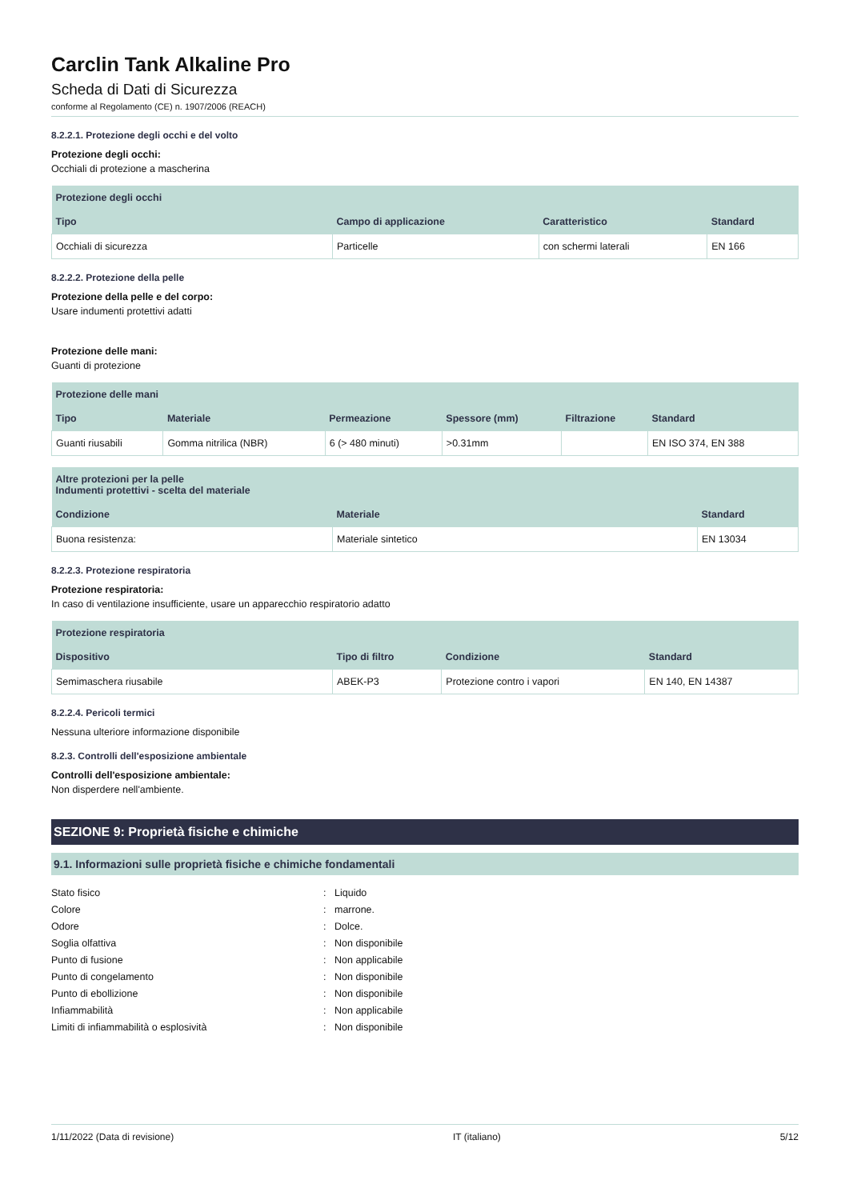Carclin Tank Alkaline Pro
Scheda di Dati di Sicurezza
conforme al Regolamento (CE) n. 1907/2006 (REACH)
8.2.2.1. Protezione degli occhi e del volto
Protezione degli occhi:
Occhiali di protezione a mascherina
| Protezione degli occhi | | | |
| --- | --- | --- | --- |
| Tipo | Campo di applicazione | Caratteristico | Standard |
| Occhiali di sicurezza | Particelle | con schermi laterali | EN 166 |
8.2.2.2. Protezione della pelle
Protezione della pelle e del corpo:
Usare indumenti protettivi adatti
Protezione delle mani:
Guanti di protezione
| Protezione delle mani | | | | | |
| --- | --- | --- | --- | --- | --- |
| Tipo | Materiale | Permeazione | Spessore (mm) | Filtrazione | Standard |
| Guanti riusabili | Gomma nitrilica (NBR) | 6 (> 480 minuti) | >0.31mm | | EN ISO 374, EN 388 |
| Altre protezioni per la pelle Indumenti protettivi - scelta del materiale | | |
| --- | --- | --- |
| Condizione | Materiale | Standard |
| Buona resistenza: | Materiale sintetico | EN 13034 |
8.2.2.3. Protezione respiratoria
Protezione respiratoria:
In caso di ventilazione insufficiente, usare un apparecchio respiratorio adatto
| Protezione respiratoria | | | |
| --- | --- | --- | --- |
| Dispositivo | Tipo di filtro | Condizione | Standard |
| Semimaschera riusabile | ABEK-P3 | Protezione contro i vapori | EN 140, EN 14387 |
8.2.2.4. Pericoli termici
Nessuna ulteriore informazione disponibile
8.2.3. Controlli dell'esposizione ambientale
Controlli dell'esposizione ambientale:
Non disperdere nell'ambiente.
SEZIONE 9: Proprietà fisiche e chimiche
9.1. Informazioni sulle proprietà fisiche e chimiche fondamentali
Stato fisico: Liquido
Colore: marrone.
Odore: Dolce.
Soglia olfattiva: Non disponibile
Punto di fusione: Non applicabile
Punto di congelamento: Non disponibile
Punto di ebollizione: Non disponibile
Infiammabilità: Non applicabile
Limiti di infiammabilità o esplosività: Non disponibile
1/11/2022 (Data di revisione) IT (italiano) 5/12